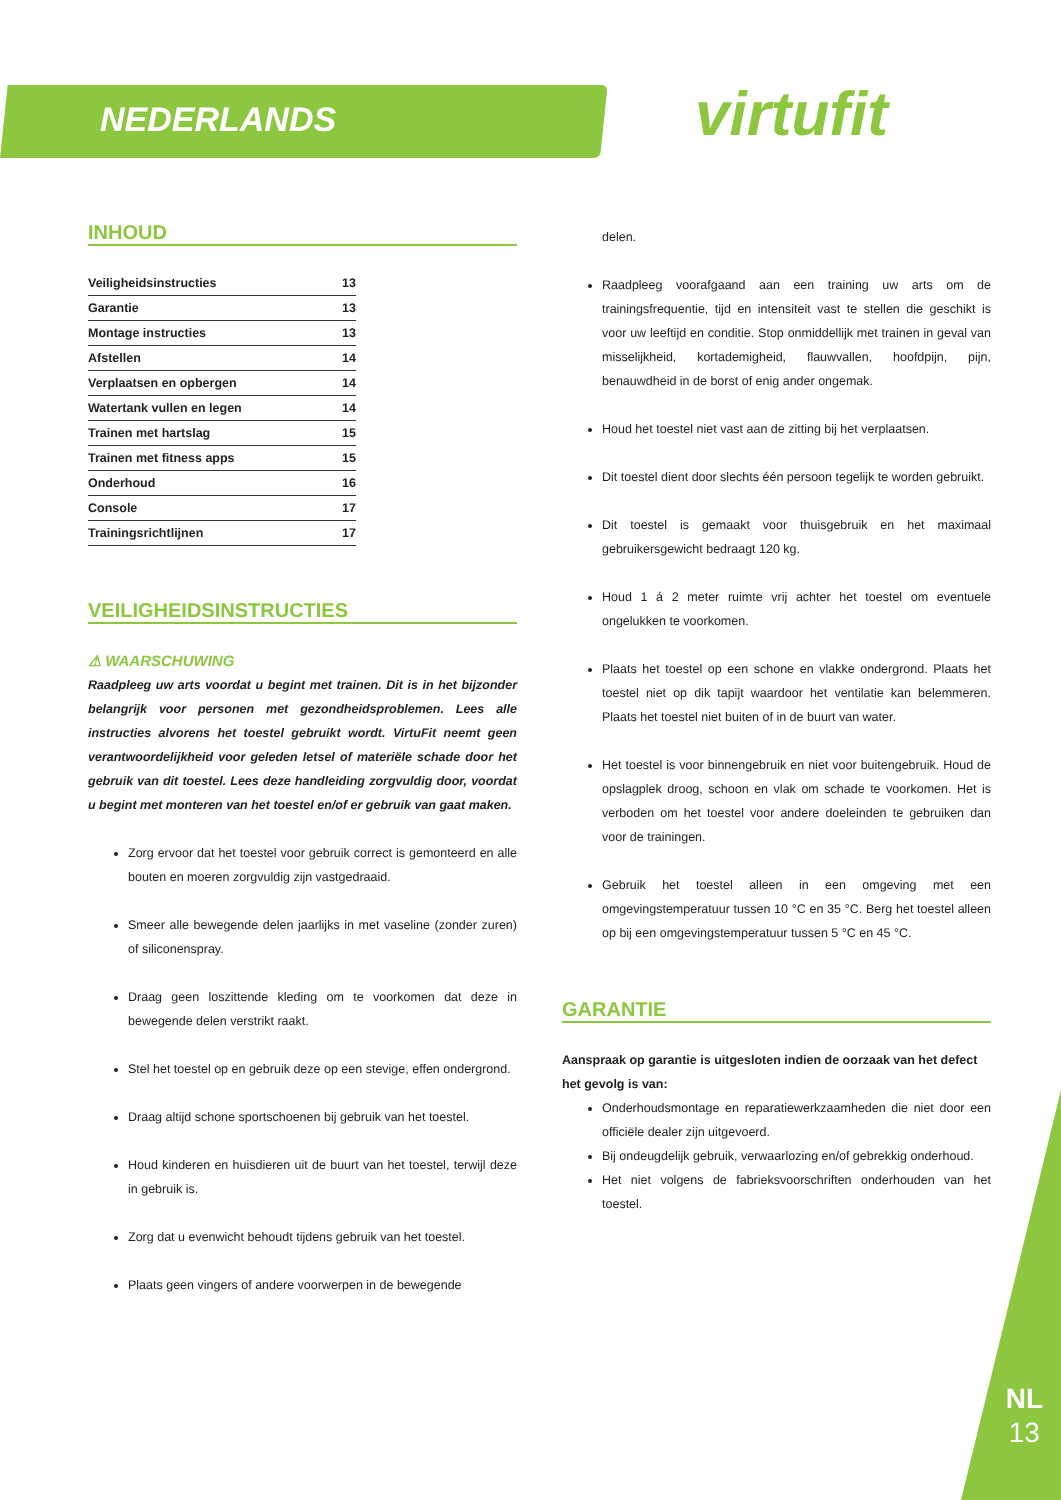NEDERLANDS virtufit
INHOUD
Veiligheidsinstructies 13
Garantie 13
Montage instructies 13
Afstellen 14
Verplaatsen en opbergen 14
Watertank vullen en legen 14
Trainen met hartslag 15
Trainen met fitness apps 15
Onderhoud 16
Console 17
Trainingsrichtlijnen 17
VEILIGHEIDSINSTRUCTIES
⚠ WAARSCHUWING
Raadpleeg uw arts voordat u begint met trainen. Dit is in het bijzonder belangrijk voor personen met gezondheidsproblemen. Lees alle instructies alvorens het toestel gebruikt wordt. VirtuFit neemt geen verantwoordelijkheid voor geleden letsel of materiële schade door het gebruik van dit toestel. Lees deze handleiding zorgvuldig door, voordat u begint met monteren van het toestel en/of er gebruik van gaat maken.
Zorg ervoor dat het toestel voor gebruik correct is gemonteerd en alle bouten en moeren zorgvuldig zijn vastgedraaid.
Smeer alle bewegende delen jaarlijks in met vaseline (zonder zuren) of siliconenspray.
Draag geen loszittende kleding om te voorkomen dat deze in bewegende delen verstrikt raakt.
Stel het toestel op en gebruik deze op een stevige, effen ondergrond.
Draag altijd schone sportschoenen bij gebruik van het toestel.
Houd kinderen en huisdieren uit de buurt van het toestel, terwijl deze in gebruik is.
Zorg dat u evenwicht behoudt tijdens gebruik van het toestel.
Plaats geen vingers of andere voorwerpen in de bewegende
delen.
Raadpleeg voorafgaand aan een training uw arts om de trainingsfrequentie, tijd en intensiteit vast te stellen die geschikt is voor uw leeftijd en conditie. Stop onmiddellijk met trainen in geval van misselijkheid, kortademigheid, flauwvallen, hoofdpijn, pijn, benauwdheid in de borst of enig ander ongemak.
Houd het toestel niet vast aan de zitting bij het verplaatsen.
Dit toestel dient door slechts één persoon tegelijk te worden gebruikt.
Dit toestel is gemaakt voor thuisgebruik en het maximaal gebruikersgewicht bedraagt 120 kg.
Houd 1 á 2 meter ruimte vrij achter het toestel om eventuele ongelukken te voorkomen.
Plaats het toestel op een schone en vlakke ondergrond. Plaats het toestel niet op dik tapijt waardoor het ventilatie kan belemmeren. Plaats het toestel niet buiten of in de buurt van water.
Het toestel is voor binnengebruik en niet voor buitengebruik. Houd de opslagplek droog, schoon en vlak om schade te voorkomen. Het is verboden om het toestel voor andere doeleinden te gebruiken dan voor de trainingen.
Gebruik het toestel alleen in een omgeving met een omgevingstemperatuur tussen 10 °C en 35 °C. Berg het toestel alleen op bij een omgevingstemperatuur tussen 5 °C en 45 °C.
GARANTIE
Aanspraak op garantie is uitgesloten indien de oorzaak van het defect het gevolg is van:
Onderhoudsmontage en reparatiewerkzaamheden die niet door een officiële dealer zijn uitgevoerd.
Bij ondeugdelijk gebruik, verwaarlozing en/of gebrekkig onderhoud.
Het niet volgens de fabrieksvoorschriften onderhouden van het toestel.
NL
13